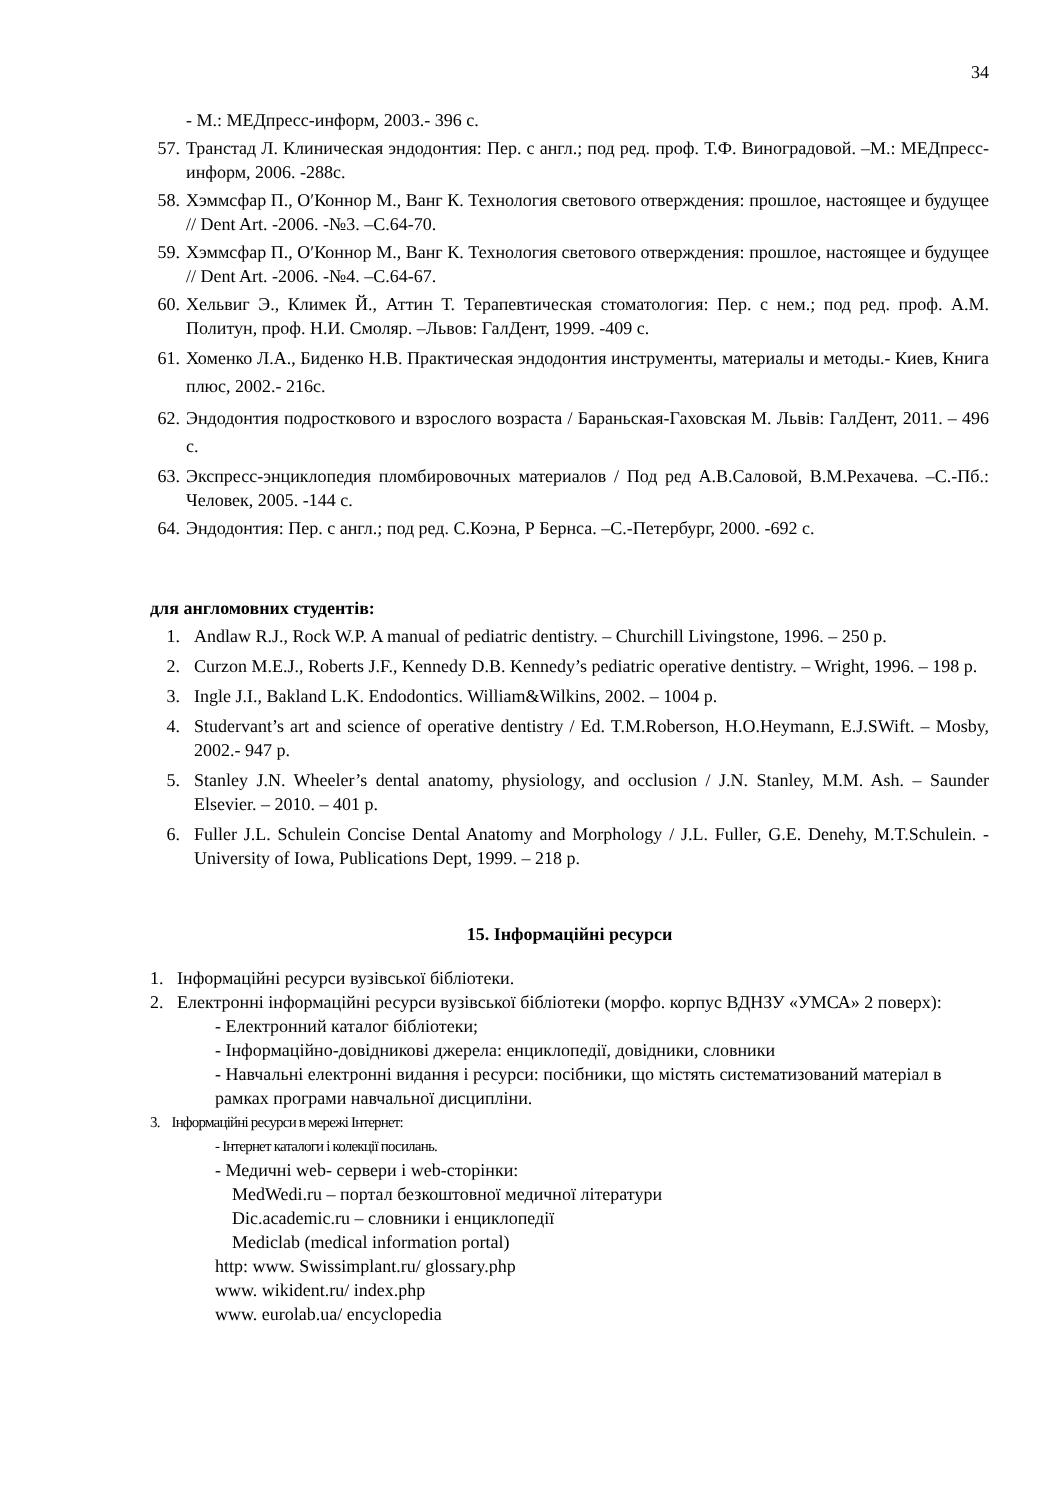34
- М.: МЕДпресс-информ, 2003.- 396 с.
57. Транстад Л. Клиническая эндодонтия: Пер. с англ.; под ред. проф. Т.Ф. Виноградовой. –М.: МЕДпресс-информ, 2006. -288с.
58. Хэммсфар П., О′Коннор М., Ванг К. Технология светового отверждения: прошлое, настоящее и будущее // Dent Art. -2006. -№3. –С.64-70.
59. Хэммсфар П., О′Коннор М., Ванг К. Технология светового отверждения: прошлое, настоящее и будущее // Dent Art. -2006. -№4. –С.64-67.
60. Хельвиг Э., Климек Й., Аттин Т. Терапевтическая стоматология: Пер. с нем.; под ред. проф. А.М. Политун, проф. Н.И. Смоляр. –Львов: ГалДент, 1999. -409 с.
61. Хоменко Л.А., Биденко Н.В. Практическая эндодонтия инструменты, материалы и методы.- Киев, Книга плюс, 2002.- 216с.
62. Эндодонтия подростко­вого и взрослого возраста / Бараньская-Гаховская М. Львів: ГалДент, 2011. – 496 с.
63. Экспресс-энциклопедия пломбировочных материалов / Под ред А.В.Саловой, В.М.Рехачева. –С.-Пб.: Человек, 2005. -144 с.
64. Эндодонтия: Пер. с англ.; под ред. С.Коэна, Р Бернса. –С.-Петербург, 2000. -692 с.
для англомовних студентів:
1. Andlaw R.J., Rock W.P. A manual of pediatric dentistry. – Churchill Livingstone, 1996. – 250 p.
2. Curzon M.E.J., Roberts J.F., Kennedy D.B. Kennedy’s pediatric operative dentistry. – Wright, 1996. – 198 p.
3. Ingle J.I., Bakland L.K. Endodontics. William&Wilkins, 2002. – 1004 p.
4. Studervant’s art and science of operative dentistry / Ed. T.M.Roberson, H.O.Heymann, E.J.SWift. – Mosby, 2002.- 947 p.
5. Stanley J.N. Wheeler’s dental anatomy, physiology, and occlusion / J.N. Stanley, M.M. Ash. – Saunder Elsevier. – 2010. – 401 p.
6. Fuller J.L. Schulein Concise Dental Anatomy and Morphology / J.L. Fuller, G.E. Denehy, M.T.Schulein. - University of Iowa, Publications Dept, 1999. – 218 p.
15. Інформаційні ресурси
1. Інформаційні ресурси вузівської бібліотеки.
2. Електронні інформаційні ресурси вузівської бібліотеки (морфо. корпус ВДНЗУ «УМСА» 2 поверх):
- Електронний каталог бібліотеки;
- Інформаційно-довідникові джерела: енциклопедії, довідники, словники
- Навчальні електронні видання і ресурси: посібники, що містять систематизований матеріал в рамках програми навчальної дисципліни.
3. Інформаційні ресурси в мережі Інтернет:
- Інтернет каталоги і колекції посилань.
- Медичні web- сервери і web-сторінки:
MedWedi.ru – портал безкоштовної медичної літератури
Dic.academic.ru – словники і енциклопедії
Mediclab (medical information portal)
http: www. Swissimplant.ru/ glossary.php
www. wikident.ru/ index.php
www. eurolab.ua/ encyclopedia